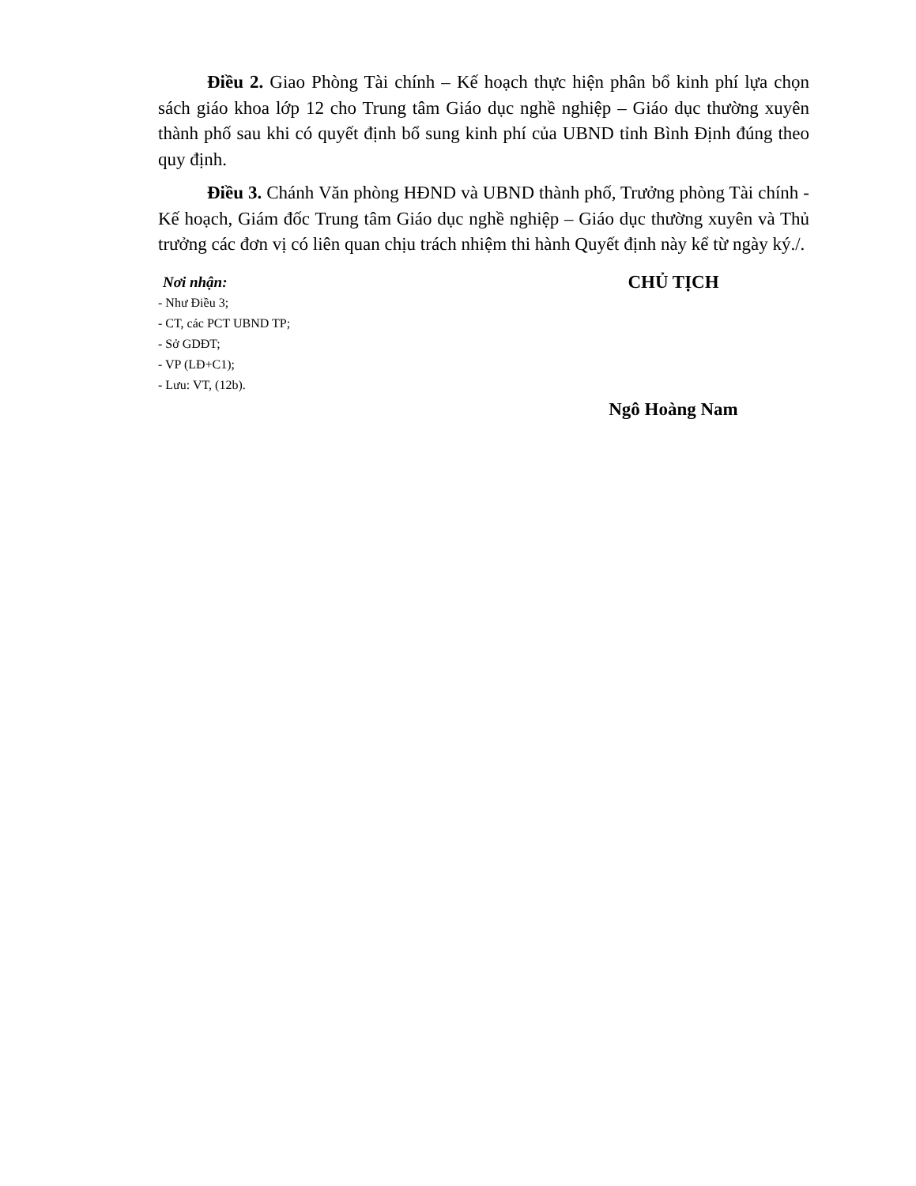Điều 2. Giao Phòng Tài chính – Kế hoạch thực hiện phân bổ kinh phí lựa chọn sách giáo khoa lớp 12 cho Trung tâm Giáo dục nghề nghiệp – Giáo dục thường xuyên thành phố sau khi có quyết định bổ sung kinh phí của UBND tỉnh Bình Định đúng theo quy định.
Điều 3. Chánh Văn phòng HĐND và UBND thành phố, Trưởng phòng Tài chính - Kế hoạch, Giám đốc Trung tâm Giáo dục nghề nghiệp – Giáo dục thường xuyên và Thủ trưởng các đơn vị có liên quan chịu trách nhiệm thi hành Quyết định này kể từ ngày ký./.
Nơi nhận:
- Như Điều 3;
- CT, các PCT UBND TP;
- Sở GDĐT;
- VP (LĐ+C1);
- Lưu: VT, (12b).
CHỦ TỊCH
Ngô Hoàng Nam